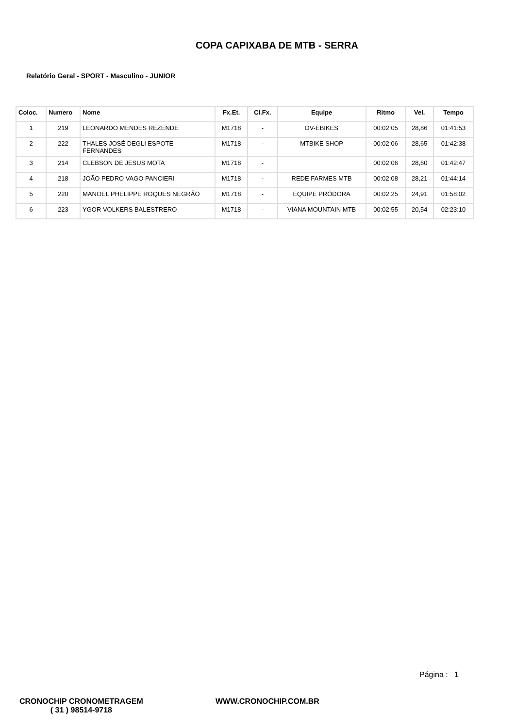COPA CAPIXABA DE MTB - SERRA
Relatório Geral - SPORT - Masculino - JUNIOR
| Coloc. | Numero | Nome | Fx.Et. | Cl.Fx. | Equipe | Ritmo | Vel. | Tempo |
| --- | --- | --- | --- | --- | --- | --- | --- | --- |
| 1 | 219 | LEONARDO MENDES REZENDE | M1718 | - | DV-EBIKES | 00:02:05 | 28,86 | 01:41:53 |
| 2 | 222 | THALES JOSÉ DEGLI ESPOTE FERNANDES | M1718 | - | MTBIKE SHOP | 00:02:06 | 28,65 | 01:42:38 |
| 3 | 214 | CLEBSON DE JESUS MOTA | M1718 | - | | 00:02:06 | 28,60 | 01:42:47 |
| 4 | 218 | JOÃO PEDRO VAGO PANCIERI | M1718 | - | REDE FARMES MTB | 00:02:08 | 28,21 | 01:44:14 |
| 5 | 220 | MANOEL PHELIPPE ROQUES NEGRÃO | M1718 | - | EQUIPE PRÓDORA | 00:02:25 | 24,91 | 01:58:02 |
| 6 | 223 | YGOR VOLKERS BALESTRERO | M1718 | - | VIANA MOUNTAIN MTB | 00:02:55 | 20,54 | 02:23:10 |
Página : 1
CRONOCHIP CRONOMETRAGEM
( 31 ) 98514-9718
WWW.CRONOCHIP.COM.BR